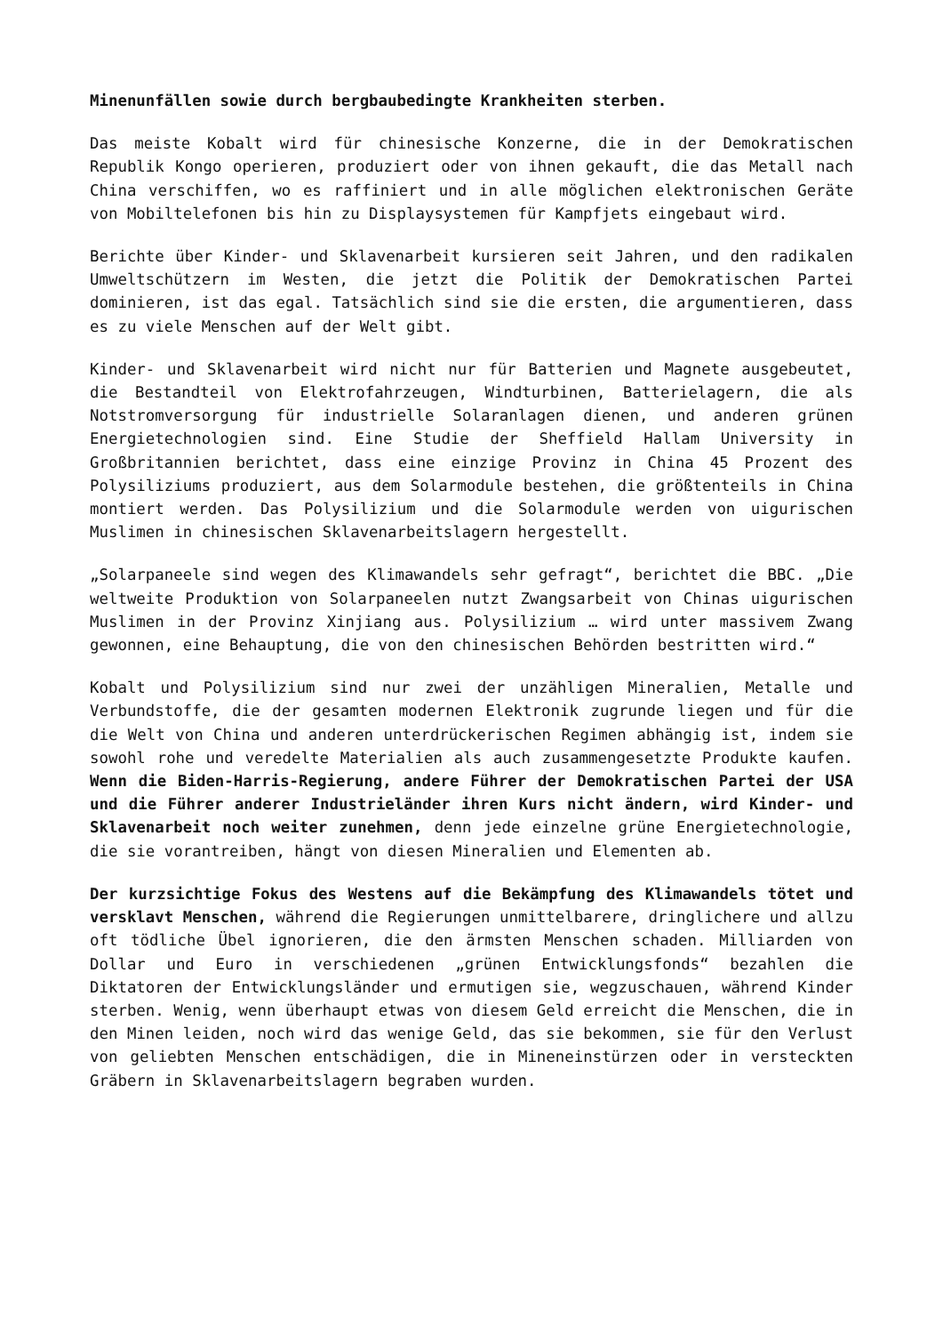Minenunfällen sowie durch bergbaubedingte Krankheiten sterben.
Das meiste Kobalt wird für chinesische Konzerne, die in der Demokratischen Republik Kongo operieren, produziert oder von ihnen gekauft, die das Metall nach China verschiffen, wo es raffiniert und in alle möglichen elektronischen Geräte von Mobiltelefonen bis hin zu Displaysystemen für Kampfjets eingebaut wird.
Berichte über Kinder- und Sklavenarbeit kursieren seit Jahren, und den radikalen Umweltschützern im Westen, die jetzt die Politik der Demokratischen Partei dominieren, ist das egal. Tatsächlich sind sie die ersten, die argumentieren, dass es zu viele Menschen auf der Welt gibt.
Kinder- und Sklavenarbeit wird nicht nur für Batterien und Magnete ausgebeutet, die Bestandteil von Elektrofahrzeugen, Windturbinen, Batterielagern, die als Notstromversorgung für industrielle Solaranlagen dienen, und anderen grünen Energietechnologien sind. Eine Studie der Sheffield Hallam University in Großbritannien berichtet, dass eine einzige Provinz in China 45 Prozent des Polysiliziums produziert, aus dem Solarmodule bestehen, die größtenteils in China montiert werden. Das Polysilizium und die Solarmodule werden von uigurischen Muslimen in chinesischen Sklavenarbeitslagern hergestellt.
„Solarpaneele sind wegen des Klimawandels sehr gefragt“, berichtet die BBC. „Die weltweite Produktion von Solarpaneelen nutzt Zwangsarbeit von Chinas uigurischen Muslimen in der Provinz Xinjiang aus. Polysilizium … wird unter massivem Zwang gewonnen, eine Behauptung, die von den chinesischen Behörden bestritten wird.“
Kobalt und Polysilizium sind nur zwei der unzähligen Mineralien, Metalle und Verbundstoffe, die der gesamten modernen Elektronik zugrunde liegen und für die die Welt von China und anderen unterdrückerischen Regimen abhängig ist, indem sie sowohl rohe und veredelte Materialien als auch zusammengesetzte Produkte kaufen. Wenn die Biden-Harris-Regierung, andere Führer der Demokratischen Partei der USA und die Führer anderer Industrieländer ihren Kurs nicht ändern, wird Kinder- und Sklavenarbeit noch weiter zunehmen, denn jede einzelne grüne Energietechnologie, die sie vorantreiben, hängt von diesen Mineralien und Elementen ab.
Der kurzsichtige Fokus des Westens auf die Bekämpfung des Klimawandels tötet und versklavt Menschen, während die Regierungen unmittelbarere, dringlichere und allzu oft tödliche Übel ignorieren, die den ärmsten Menschen schaden. Milliarden von Dollar und Euro in verschiedenen „grünen Entwicklungsfonds“ bezahlen die Diktatoren der Entwicklungsländer und ermutigen sie, wegzuschauen, während Kinder sterben. Wenig, wenn überhaupt etwas von diesem Geld erreicht die Menschen, die in den Minen leiden, noch wird das wenige Geld, das sie bekommen, sie für den Verlust von geliebten Menschen entschädigen, die in Mineneinstürzen oder in versteckten Gräbern in Sklavenarbeitslagern begraben wurden.